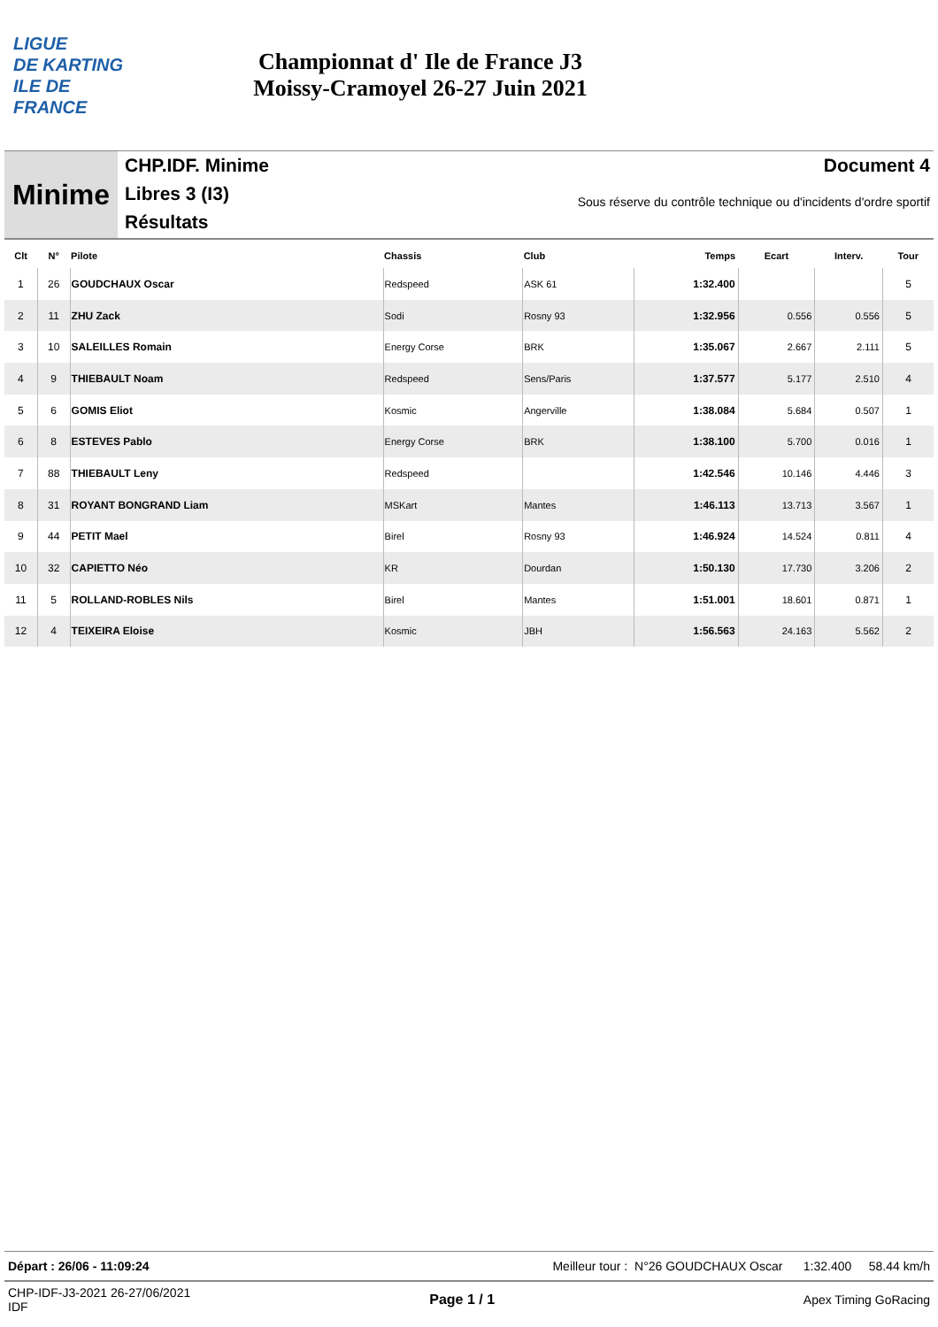LIGUE
DE KARTING
ILE DE
FRANCE
Championnat d' Ile de France J3
Moissy-Cramoyel 26-27 Juin 2021
Minime
CHP.IDF. Minime
Libres 3 (I3)
Résultats
Document 4
Sous réserve du contrôle technique ou d'incidents d'ordre sportif
| Clt | N° | Pilote | Chassis | Club | Temps | Ecart | Interv. | Tour |
| --- | --- | --- | --- | --- | --- | --- | --- | --- |
| 1 | 26 | GOUDCHAUX Oscar | Redspeed | ASK 61 | 1:32.400 | | | 5 |
| 2 | 11 | ZHU Zack | Sodi | Rosny 93 | 1:32.956 | 0.556 | 0.556 | 5 |
| 3 | 10 | SALEILLES Romain | Energy Corse | BRK | 1:35.067 | 2.667 | 2.111 | 5 |
| 4 | 9 | THIEBAULT Noam | Redspeed | Sens/Paris | 1:37.577 | 5.177 | 2.510 | 4 |
| 5 | 6 | GOMIS Eliot | Kosmic | Angerville | 1:38.084 | 5.684 | 0.507 | 1 |
| 6 | 8 | ESTEVES Pablo | Energy Corse | BRK | 1:38.100 | 5.700 | 0.016 | 1 |
| 7 | 88 | THIEBAULT Leny | Redspeed | | 1:42.546 | 10.146 | 4.446 | 3 |
| 8 | 31 | ROYANT BONGRAND Liam | MSKart | Mantes | 1:46.113 | 13.713 | 3.567 | 1 |
| 9 | 44 | PETIT Mael | Birel | Rosny 93 | 1:46.924 | 14.524 | 0.811 | 4 |
| 10 | 32 | CAPIETTO Néo | KR | Dourdan | 1:50.130 | 17.730 | 3.206 | 2 |
| 11 | 5 | ROLLAND-ROBLES Nils | Birel | Mantes | 1:51.001 | 18.601 | 0.871 | 1 |
| 12 | 4 | TEIXEIRA Eloise | Kosmic | JBH | 1:56.563 | 24.163 | 5.562 | 2 |
Départ : 26/06 - 11:09:24 Meilleur tour : N°26 GOUDCHAUX Oscar 1:32.400 58.44 km/h
CHP-IDF-J3-2021 26-27/06/2021
IDF
Page 1 / 1 Apex Timing GoRacing